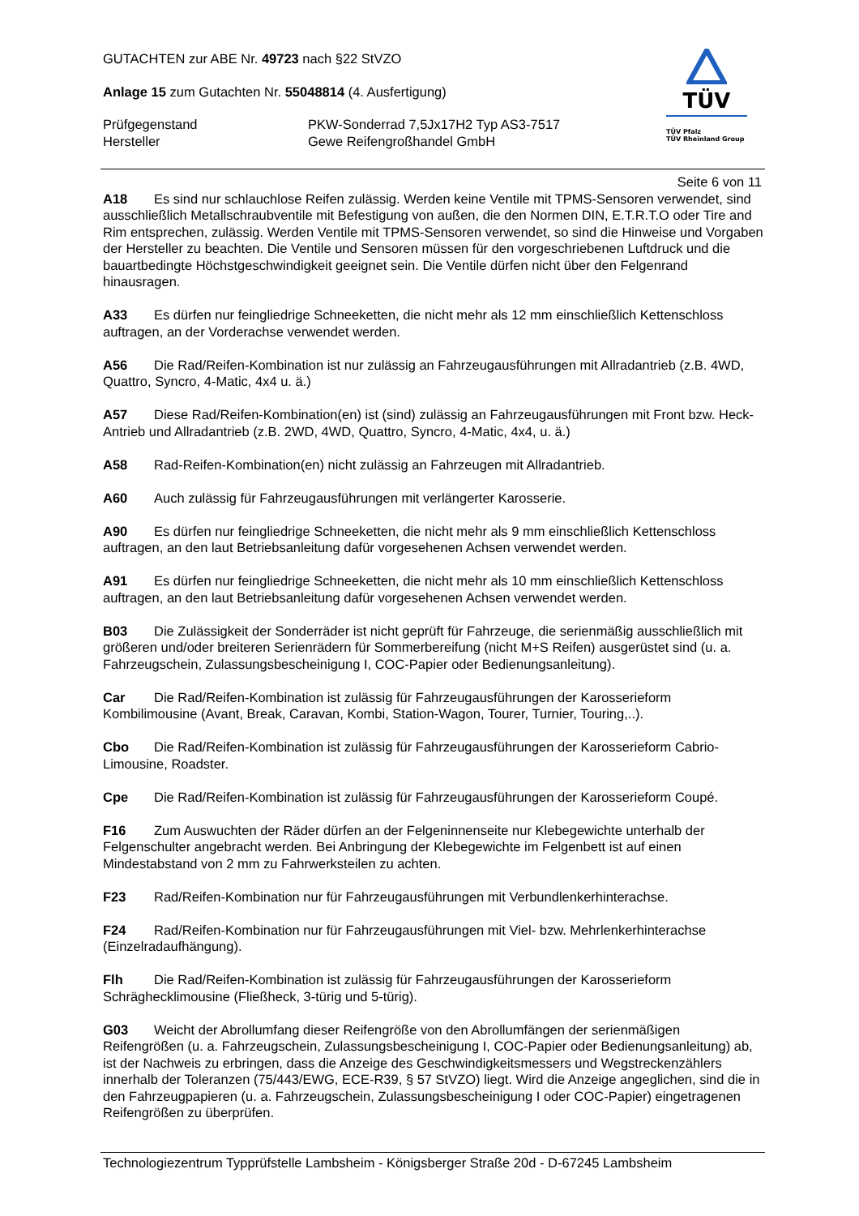GUTACHTEN zur ABE Nr. 49723 nach §22 StVZO
Anlage 15 zum Gutachten Nr. 55048814 (4. Ausfertigung)
Prüfgegenstand PKW-Sonderrad 7,5Jx17H2 Typ AS3-7517
Hersteller Gewe Reifengroßhandel GmbH
TÜV
TÜV Pfalz
TÜV Rheinland Group
Seite 6 von 11
A18 Es sind nur schlauchlose Reifen zulässig. Werden keine Ventile mit TPMS-Sensoren verwendet, sind ausschließlich Metallschraubventile mit Befestigung von außen, die den Normen DIN, E.T.R.T.O oder Tire and Rim entsprechen, zulässig. Werden Ventile mit TPMS-Sensoren verwendet, so sind die Hinweise und Vorgaben der Hersteller zu beachten. Die Ventile und Sensoren müssen für den vorgeschriebenen Luftdruck und die bauartbedingte Höchstgeschwindigkeit geeignet sein. Die Ventile dürfen nicht über den Felgenrand hinausragen.
A33 Es dürfen nur feingliedrige Schneeketten, die nicht mehr als 12 mm einschließlich Kettenschloss auftragen, an der Vorderachse verwendet werden.
A56 Die Rad/Reifen-Kombination ist nur zulässig an Fahrzeugausführungen mit Allradantrieb (z.B. 4WD, Quattro, Syncro, 4-Matic, 4x4 u. ä.)
A57 Diese Rad/Reifen-Kombination(en) ist (sind) zulässig an Fahrzeugausführungen mit Front bzw. Heck-Antrieb und Allradantrieb (z.B. 2WD, 4WD, Quattro, Syncro, 4-Matic, 4x4, u. ä.)
A58 Rad-Reifen-Kombination(en) nicht zulässig an Fahrzeugen mit Allradantrieb.
A60 Auch zulässig für Fahrzeugausführungen mit verlängerter Karosserie.
A90 Es dürfen nur feingliedrige Schneeketten, die nicht mehr als 9 mm einschließlich Kettenschloss auftragen, an den laut Betriebsanleitung dafür vorgesehenen Achsen verwendet werden.
A91 Es dürfen nur feingliedrige Schneeketten, die nicht mehr als 10 mm einschließlich Kettenschloss auftragen, an den laut Betriebsanleitung dafür vorgesehenen Achsen verwendet werden.
B03 Die Zulässigkeit der Sonderräder ist nicht geprüft für Fahrzeuge, die serienmäßig ausschließlich mit größeren und/oder breiteren Serienrädern für Sommerbereifung (nicht M+S Reifen) ausgerüstet sind (u. a. Fahrzeugschein, Zulassungsbescheinigung I, COC-Papier oder Bedienungsanleitung).
Car Die Rad/Reifen-Kombination ist zulässig für Fahrzeugausführungen der Karosserieform Kombilimousine (Avant, Break, Caravan, Kombi, Station-Wagon, Tourer, Turnier, Touring,..).
Cbo Die Rad/Reifen-Kombination ist zulässig für Fahrzeugausführungen der Karosserieform Cabrio-Limousine, Roadster.
Cpe Die Rad/Reifen-Kombination ist zulässig für Fahrzeugausführungen der Karosserieform Coupé.
F16 Zum Auswuchten der Räder dürfen an der Felgeninnenseite nur Klebegewichte unterhalb der Felgenschulter angebracht werden. Bei Anbringung der Klebegewichte im Felgenbett ist auf einen Mindestabstand von 2 mm zu Fahrwerksteilen zu achten.
F23 Rad/Reifen-Kombination nur für Fahrzeugausführungen mit Verbundlenkerhinterachse.
F24 Rad/Reifen-Kombination nur für Fahrzeugausführungen mit Viel- bzw. Mehrlenkerhinterachse (Einzelradaufhängung).
Flh Die Rad/Reifen-Kombination ist zulässig für Fahrzeugausführungen der Karosserieform Schräghecklimousine (Fließheck, 3-türig und 5-türig).
G03 Weicht der Abrollumfang dieser Reifengröße von den Abrollumfängen der serienmäßigen Reifengrößen (u. a. Fahrzeugschein, Zulassungsbescheinigung I, COC-Papier oder Bedienungsanleitung) ab, ist der Nachweis zu erbringen, dass die Anzeige des Geschwindigkeitsmessers und Wegstreckenzählers innerhalb der Toleranzen (75/443/EWG, ECE-R39, § 57 StVZO) liegt. Wird die Anzeige angeglichen, sind die in den Fahrzeugpapieren (u. a. Fahrzeugschein, Zulassungsbescheinigung I oder COC-Papier) eingetragenen Reifengrößen zu überprüfen.
Technologiezentrum Typprüfstelle Lambsheim - Königsberger Straße 20d - D-67245 Lambsheim